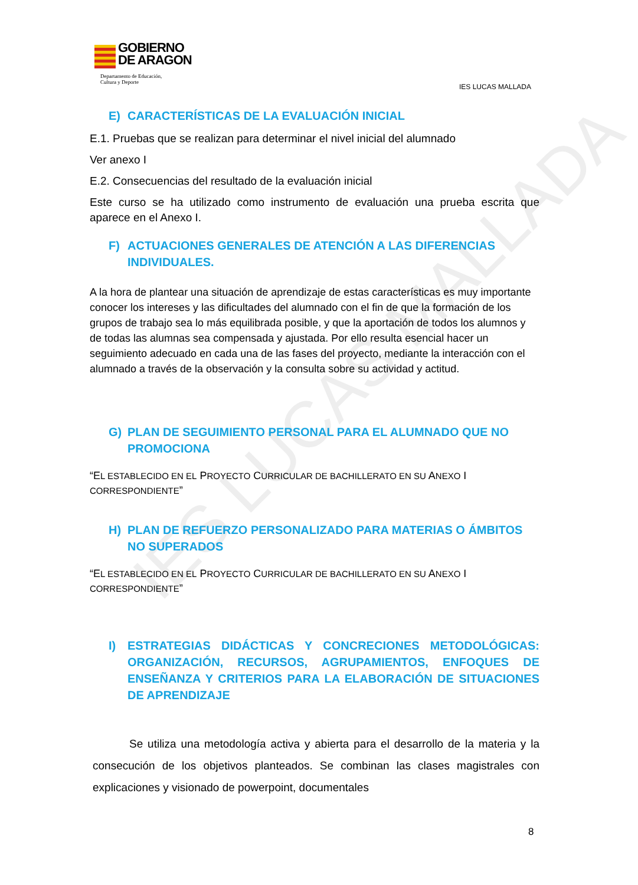IES LUCAS MALLADA
GOBIERNO
DE ARAGON
Departamento de Educación,
Cultura y Deporte
IES LUCAS MALLADA
E) CARACTERÍSTICAS DE LA EVALUACIÓN INICIAL
E.1. Pruebas que se realizan para determinar el nivel inicial del alumnado
Ver anexo I
E.2. Consecuencias del resultado de la evaluación inicial
Este curso se ha utilizado como instrumento de evaluación una prueba escrita que aparece en el Anexo I.
F) ACTUACIONES GENERALES DE ATENCIÓN A LAS DIFERENCIAS INDIVIDUALES.
A la hora de plantear una situación de aprendizaje de estas características es muy importante conocer los intereses y las dificultades del alumnado con el fin de que la formación de los grupos de trabajo sea lo más equilibrada posible, y que la aportación de todos los alumnos y de todas las alumnas sea compensada y ajustada. Por ello resulta esencial hacer un seguimiento adecuado en cada una de las fases del proyecto, mediante la interacción con el alumnado a través de la observación y la consulta sobre su actividad y actitud.
G) PLAN DE SEGUIMIENTO PERSONAL PARA EL ALUMNADO QUE NO PROMOCIONA
“EL ESTABLECIDO EN EL PROYECTO CURRICULAR DE BACHILLERATO EN SU ANEXO I CORRESPONDIENTE”
H) PLAN DE REFUERZO PERSONALIZADO PARA MATERIAS O ÁMBITOS NO SUPERADOS
“EL ESTABLECIDO EN EL PROYECTO CURRICULAR DE BACHILLERATO EN SU ANEXO I CORRESPONDIENTE”
I) ESTRATEGIAS DIDÁCTICAS Y CONCRECIONES METODOLÓGICAS: ORGANIZACIÓN, RECURSOS, AGRUPAMIENTOS, ENFOQUES DE ENSEÑANZA Y CRITERIOS PARA LA ELABORACIÓN DE SITUACIONES DE APRENDIZAJE
Se utiliza una metodología activa y abierta para el desarrollo de la materia y la consecución de los objetivos planteados. Se combinan las clases magistrales con explicaciones y visionado de powerpoint, documentales
8